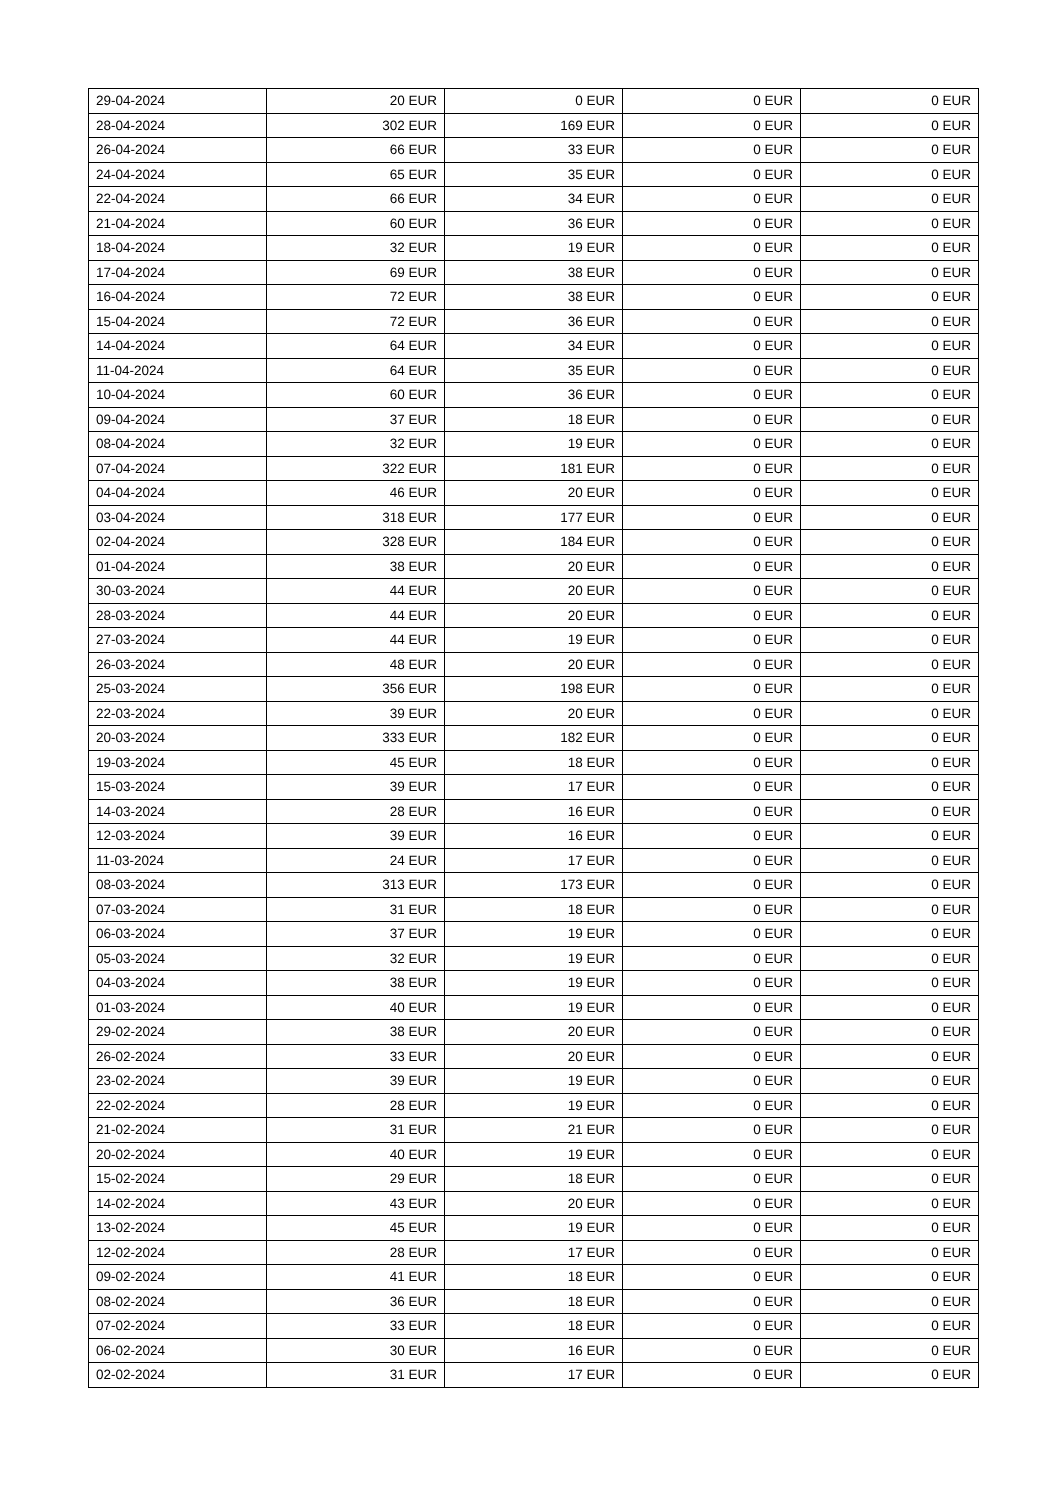| 29-04-2024 | 20 EUR | 0 EUR | 0 EUR | 0 EUR |
| 28-04-2024 | 302 EUR | 169 EUR | 0 EUR | 0 EUR |
| 26-04-2024 | 66 EUR | 33 EUR | 0 EUR | 0 EUR |
| 24-04-2024 | 65 EUR | 35 EUR | 0 EUR | 0 EUR |
| 22-04-2024 | 66 EUR | 34 EUR | 0 EUR | 0 EUR |
| 21-04-2024 | 60 EUR | 36 EUR | 0 EUR | 0 EUR |
| 18-04-2024 | 32 EUR | 19 EUR | 0 EUR | 0 EUR |
| 17-04-2024 | 69 EUR | 38 EUR | 0 EUR | 0 EUR |
| 16-04-2024 | 72 EUR | 38 EUR | 0 EUR | 0 EUR |
| 15-04-2024 | 72 EUR | 36 EUR | 0 EUR | 0 EUR |
| 14-04-2024 | 64 EUR | 34 EUR | 0 EUR | 0 EUR |
| 11-04-2024 | 64 EUR | 35 EUR | 0 EUR | 0 EUR |
| 10-04-2024 | 60 EUR | 36 EUR | 0 EUR | 0 EUR |
| 09-04-2024 | 37 EUR | 18 EUR | 0 EUR | 0 EUR |
| 08-04-2024 | 32 EUR | 19 EUR | 0 EUR | 0 EUR |
| 07-04-2024 | 322 EUR | 181 EUR | 0 EUR | 0 EUR |
| 04-04-2024 | 46 EUR | 20 EUR | 0 EUR | 0 EUR |
| 03-04-2024 | 318 EUR | 177 EUR | 0 EUR | 0 EUR |
| 02-04-2024 | 328 EUR | 184 EUR | 0 EUR | 0 EUR |
| 01-04-2024 | 38 EUR | 20 EUR | 0 EUR | 0 EUR |
| 30-03-2024 | 44 EUR | 20 EUR | 0 EUR | 0 EUR |
| 28-03-2024 | 44 EUR | 20 EUR | 0 EUR | 0 EUR |
| 27-03-2024 | 44 EUR | 19 EUR | 0 EUR | 0 EUR |
| 26-03-2024 | 48 EUR | 20 EUR | 0 EUR | 0 EUR |
| 25-03-2024 | 356 EUR | 198 EUR | 0 EUR | 0 EUR |
| 22-03-2024 | 39 EUR | 20 EUR | 0 EUR | 0 EUR |
| 20-03-2024 | 333 EUR | 182 EUR | 0 EUR | 0 EUR |
| 19-03-2024 | 45 EUR | 18 EUR | 0 EUR | 0 EUR |
| 15-03-2024 | 39 EUR | 17 EUR | 0 EUR | 0 EUR |
| 14-03-2024 | 28 EUR | 16 EUR | 0 EUR | 0 EUR |
| 12-03-2024 | 39 EUR | 16 EUR | 0 EUR | 0 EUR |
| 11-03-2024 | 24 EUR | 17 EUR | 0 EUR | 0 EUR |
| 08-03-2024 | 313 EUR | 173 EUR | 0 EUR | 0 EUR |
| 07-03-2024 | 31 EUR | 18 EUR | 0 EUR | 0 EUR |
| 06-03-2024 | 37 EUR | 19 EUR | 0 EUR | 0 EUR |
| 05-03-2024 | 32 EUR | 19 EUR | 0 EUR | 0 EUR |
| 04-03-2024 | 38 EUR | 19 EUR | 0 EUR | 0 EUR |
| 01-03-2024 | 40 EUR | 19 EUR | 0 EUR | 0 EUR |
| 29-02-2024 | 38 EUR | 20 EUR | 0 EUR | 0 EUR |
| 26-02-2024 | 33 EUR | 20 EUR | 0 EUR | 0 EUR |
| 23-02-2024 | 39 EUR | 19 EUR | 0 EUR | 0 EUR |
| 22-02-2024 | 28 EUR | 19 EUR | 0 EUR | 0 EUR |
| 21-02-2024 | 31 EUR | 21 EUR | 0 EUR | 0 EUR |
| 20-02-2024 | 40 EUR | 19 EUR | 0 EUR | 0 EUR |
| 15-02-2024 | 29 EUR | 18 EUR | 0 EUR | 0 EUR |
| 14-02-2024 | 43 EUR | 20 EUR | 0 EUR | 0 EUR |
| 13-02-2024 | 45 EUR | 19 EUR | 0 EUR | 0 EUR |
| 12-02-2024 | 28 EUR | 17 EUR | 0 EUR | 0 EUR |
| 09-02-2024 | 41 EUR | 18 EUR | 0 EUR | 0 EUR |
| 08-02-2024 | 36 EUR | 18 EUR | 0 EUR | 0 EUR |
| 07-02-2024 | 33 EUR | 18 EUR | 0 EUR | 0 EUR |
| 06-02-2024 | 30 EUR | 16 EUR | 0 EUR | 0 EUR |
| 02-02-2024 | 31 EUR | 17 EUR | 0 EUR | 0 EUR |